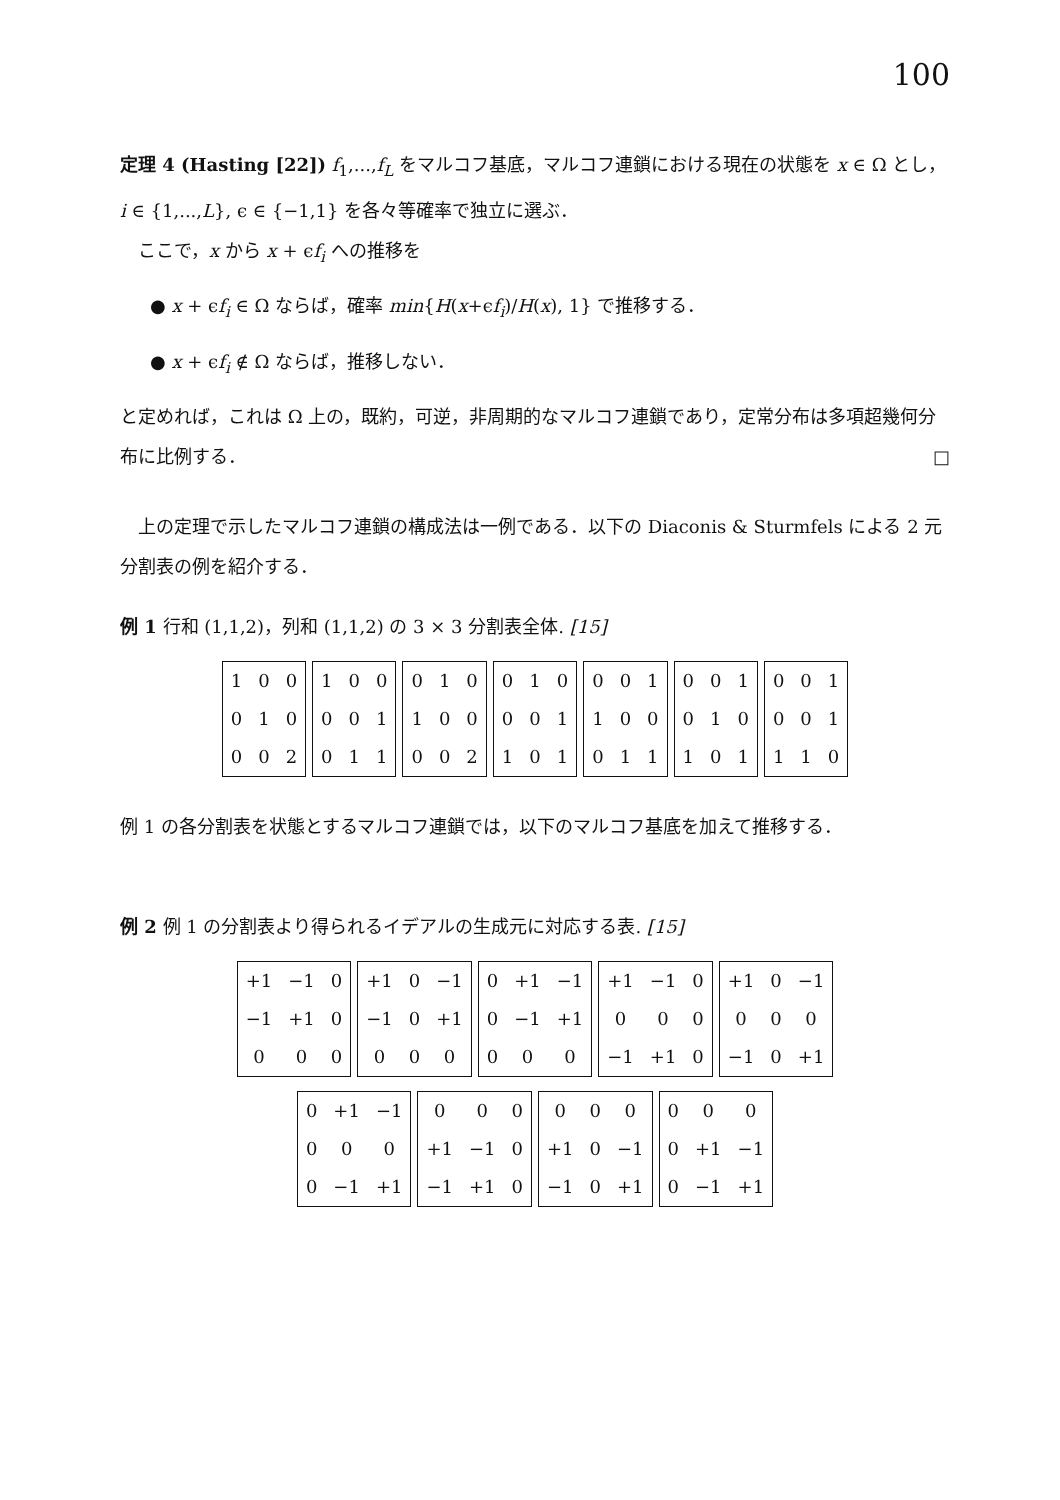100
定理 4 (Hasting [22]) f<sub>1</sub>,...,f<sub>L</sub> をマルコフ基底，マルコフ連鎖における現在の状態を x ∈ Ω とし，i ∈ {1,...,L}, ϵ ∈ {−1,1} を各々等確率で独立に選ぶ．
　ここで，x から x + ϵf<sub>i</sub> への推移を
● x + ϵf<sub>i</sub> ∈ Ω ならば，確率 min{H(x+ϵf<sub>i</sub>)/H(x), 1} で推移する．
● x + ϵf<sub>i</sub> ∉ Ω ならば，推移しない．
と定めれば，これは Ω 上の，既約，可逆，非周期的なマルコフ連鎖であり，定常分布は多項超幾何分布に比例する． □
　上の定理で示したマルコフ連鎖の構成法は一例である．以下の Diaconis & Sturmfels による 2 元分割表の例を紹介する．
例 1 行和 (1,1,2)，列和 (1,1,2) の 3 × 3 分割表全体. [15]
| 1 | 0 | 0 |
| 0 | 1 | 0 |
| 0 | 0 | 2 |
| 1 | 0 | 0 |
| 0 | 0 | 1 |
| 0 | 1 | 1 |
| 0 | 1 | 0 |
| 1 | 0 | 0 |
| 0 | 0 | 2 |
| 0 | 1 | 0 |
| 0 | 0 | 1 |
| 1 | 0 | 1 |
| 0 | 0 | 1 |
| 1 | 0 | 0 |
| 0 | 1 | 1 |
| 0 | 0 | 1 |
| 0 | 1 | 0 |
| 1 | 0 | 1 |
| 0 | 0 | 1 |
| 0 | 0 | 1 |
| 1 | 1 | 0 |
例 1 の各分割表を状態とするマルコフ連鎖では，以下のマルコフ基底を加えて推移する．
例 2 例 1 の分割表より得られるイデアルの生成元に対応する表. [15]
| +1 | −1 | 0 |
| −1 | +1 | 0 |
| 0 | 0 | 0 |
| +1 | 0 | −1 |
| −1 | 0 | +1 |
| 0 | 0 | 0 |
| 0 | +1 | −1 |
| 0 | −1 | +1 |
| 0 | 0 | 0 |
| +1 | −1 | 0 |
| 0 | 0 | 0 |
| −1 | +1 | 0 |
| +1 | 0 | −1 |
| 0 | 0 | 0 |
| −1 | 0 | +1 |
| 0 | +1 | −1 |
| 0 | 0 | 0 |
| 0 | −1 | +1 |
| 0 | 0 | 0 |
| +1 | −1 | 0 |
| −1 | +1 | 0 |
| 0 | 0 | 0 |
| +1 | 0 | −1 |
| −1 | 0 | +1 |
| 0 | 0 | 0 |
| 0 | +1 | −1 |
| 0 | −1 | +1 |